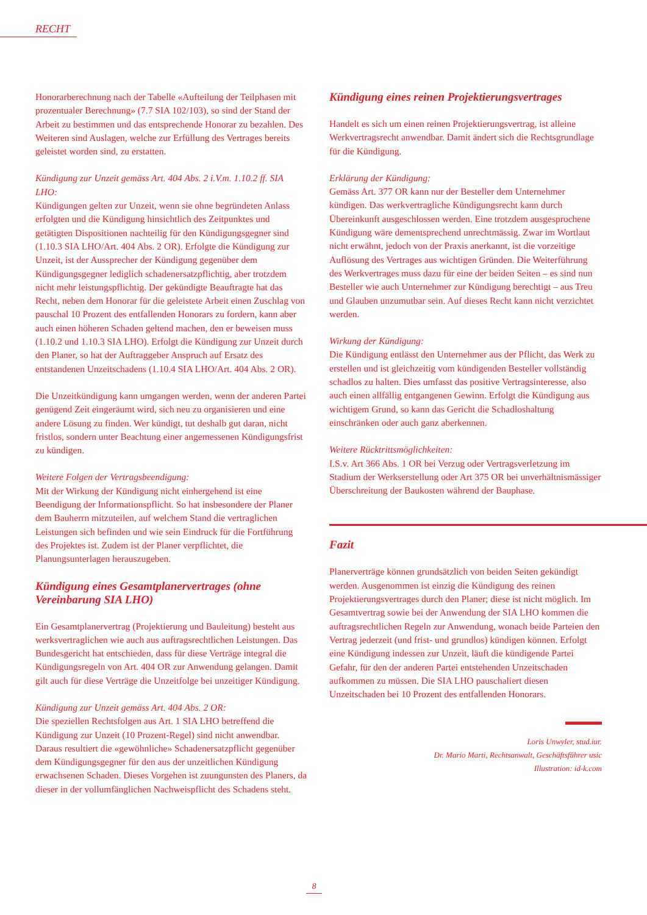RECHT
Honorarberechnung nach der Tabelle «Aufteilung der Teilphasen mit prozentualer Berechnung» (7.7 SIA 102/103), so sind der Stand der Arbeit zu bestimmen und das entsprechende Honorar zu bezahlen. Des Weiteren sind Auslagen, welche zur Erfüllung des Vertrages bereits geleistet worden sind, zu erstatten.
Kündigung zur Unzeit gemäss Art. 404 Abs. 2 i.V.m. 1.10.2 ff. SIA LHO:
Kündigungen gelten zur Unzeit, wenn sie ohne begründeten Anlass erfolgten und die Kündigung hinsichtlich des Zeitpunktes und getätigten Dispositionen nachteilig für den Kündigungsgegner sind (1.10.3 SIA LHO/Art. 404 Abs. 2 OR). Erfolgte die Kündigung zur Unzeit, ist der Aussprecher der Kündigung gegenüber dem Kündigungsgegner lediglich schadenersatzpflichtig, aber trotzdem nicht mehr leistungspflichtig. Der gekündigte Beauftragte hat das Recht, neben dem Honorar für die geleistete Arbeit einen Zuschlag von pauschal 10 Prozent des entfallenden Honorars zu fordern, kann aber auch einen höheren Schaden geltend machen, den er beweisen muss (1.10.2 und 1.10.3 SIA LHO). Erfolgt die Kündigung zur Unzeit durch den Planer, so hat der Auftraggeber Anspruch auf Ersatz des entstandenen Unzeitschadens (1.10.4 SIA LHO/Art. 404 Abs. 2 OR).
Die Unzeitkündigung kann umgangen werden, wenn der anderen Partei genügend Zeit eingeräumt wird, sich neu zu organisieren und eine andere Lösung zu finden. Wer kündigt, tut deshalb gut daran, nicht fristlos, sondern unter Beachtung einer angemessenen Kündigungsfrist zu kündigen.
Weitere Folgen der Vertragsbeendigung:
Mit der Wirkung der Kündigung nicht einhergehend ist eine Beendigung der Informationspflicht. So hat insbesondere der Planer dem Bauherrn mitzuteilen, auf welchem Stand die vertraglichen Leistungen sich befinden und wie sein Eindruck für die Fortführung des Projektes ist. Zudem ist der Planer verpflichtet, die Planungsunterlagen herauszugeben.
Kündigung eines Gesamtplanervertrages (ohne Vereinbarung SIA LHO)
Ein Gesamtplanervertrag (Projektierung und Bauleitung) besteht aus werksvertraglichen wie auch aus auftragsrechtlichen Leistungen. Das Bundesgericht hat entschieden, dass für diese Verträge integral die Kündigungsregeln von Art. 404 OR zur Anwendung gelangen. Damit gilt auch für diese Verträge die Unzeitfolge bei unzeitiger Kündigung.
Kündigung zur Unzeit gemäss Art. 404 Abs. 2 OR:
Die speziellen Rechtsfolgen aus Art. 1 SIA LHO betreffend die Kündigung zur Unzeit (10 Prozent-Regel) sind nicht anwendbar. Daraus resultiert die «gewöhnliche» Schadenersatzpflicht gegenüber dem Kündigungsgegner für den aus der unzeitlichen Kündigung erwachsenen Schaden. Dieses Vorgehen ist zuungunsten des Planers, da dieser in der vollumfänglichen Nachweispflicht des Schadens steht.
Kündigung eines reinen Projektierungsvertrages
Handelt es sich um einen reinen Projektierungsvertrag, ist alleine Werkvertragsrecht anwendbar. Damit ändert sich die Rechtsgrundlage für die Kündigung.
Erklärung der Kündigung:
Gemäss Art. 377 OR kann nur der Besteller dem Unternehmer kündigen. Das werkvertragliche Kündigungsrecht kann durch Übereinkunft ausgeschlossen werden. Eine trotzdem ausgesprochene Kündigung wäre dementsprechend unrechtmässig. Zwar im Wortlaut nicht erwähnt, jedoch von der Praxis anerkannt, ist die vorzeitige Auflösung des Vertrages aus wichtigen Gründen. Die Weiterführung des Werkvertrages muss dazu für eine der beiden Seiten – es sind nun Besteller wie auch Unternehmer zur Kündigung berechtigt – aus Treu und Glauben unzumutbar sein. Auf dieses Recht kann nicht verzichtet werden.
Wirkung der Kündigung:
Die Kündigung entlässt den Unternehmer aus der Pflicht, das Werk zu erstellen und ist gleichzeitig vom kündigenden Besteller vollständig schadlos zu halten. Dies umfasst das positive Vertragsinteresse, also auch einen allfällig entgangenen Gewinn. Erfolgt die Kündigung aus wichtigem Grund, so kann das Gericht die Schadloshaltung einschränken oder auch ganz aberkennen.
Weitere Rücktrittsmöglichkeiten:
I.S.v. Art 366 Abs. 1 OR bei Verzug oder Vertragsverletzung im Stadium der Werkserstellung oder Art 375 OR bei unverhältnismässiger Überschreitung der Baukosten während der Bauphase.
Fazit
Planerverträge können grundsätzlich von beiden Seiten gekündigt werden. Ausgenommen ist einzig die Kündigung des reinen Projektierungsvertrages durch den Planer; diese ist nicht möglich. Im Gesamtvertrag sowie bei der Anwendung der SIA LHO kommen die auftragsrechtlichen Regeln zur Anwendung, wonach beide Parteien den Vertrag jederzeit (und frist- und grundlos) kündigen können. Erfolgt eine Kündigung indessen zur Unzeit, läuft die kündigende Partei Gefahr, für den der anderen Partei entstehenden Unzeitschaden aufkommen zu müssen. Die SIA LHO pauschaliert diesen Unzeitschaden bei 10 Prozent des entfallenden Honorars.
Loris Unwyler, stud.iur.
Dr. Mario Marti, Rechtsanwalt, Geschäftsführer usic
Illustration: id-k.com
8